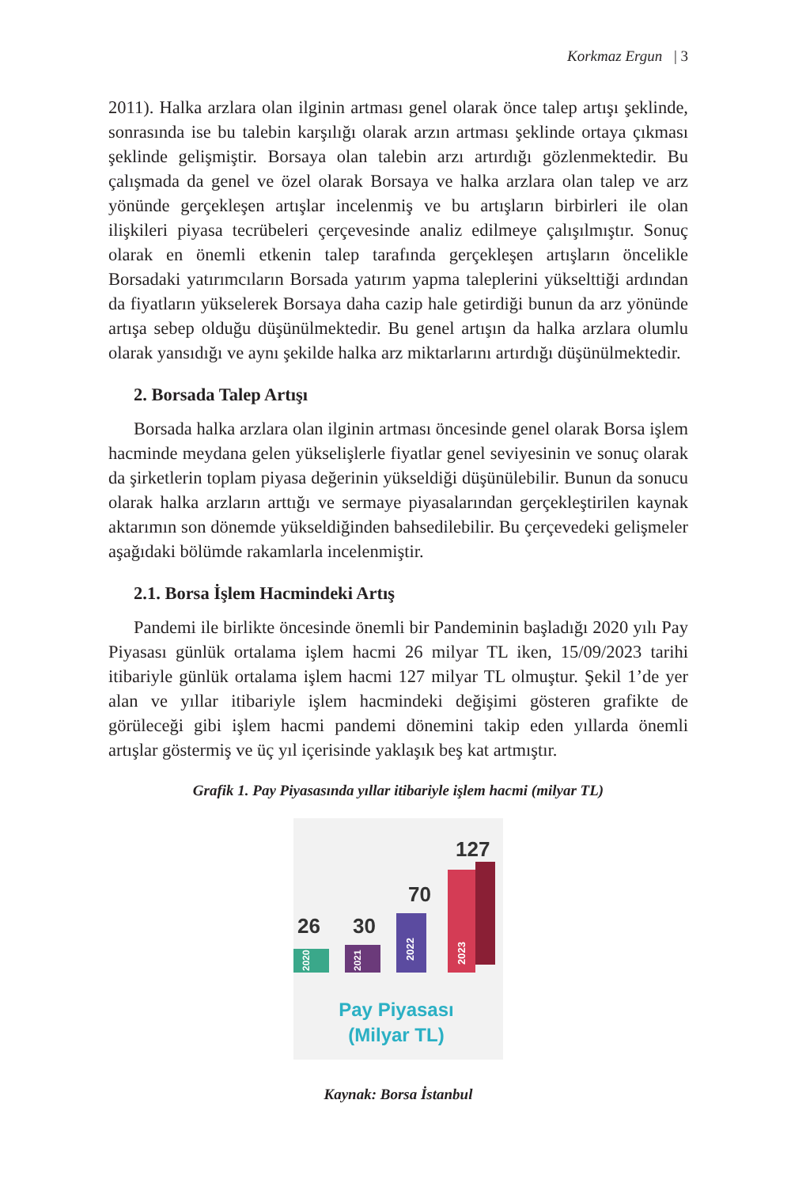Korkmaz Ergun | 3
2011). Halka arzlara olan ilginin artması genel olarak önce talep artışı şeklinde, sonrasında ise bu talebin karşılığı olarak arzın artması şeklinde ortaya çıkması şeklinde gelişmiştir. Borsaya olan talebin arzı artırdığı gözlenmektedir. Bu çalışmada da genel ve özel olarak Borsaya ve halka arzlara olan talep ve arz yönünde gerçekleşen artışlar incelenmiş ve bu artışların birbirleri ile olan ilişkileri piyasa tecrübeleri çerçevesinde analiz edilmeye çalışılmıştır. Sonuç olarak en önemli etkenin talep tarafında gerçekleşen artışların öncelikle Borsadaki yatırımcıların Borsada yatırım yapma taleplerini yükselttiği ardından da fiyatların yükselerek Borsaya daha cazip hale getirdiği bunun da arz yönünde artışa sebep olduğu düşünülmektedir. Bu genel artışın da halka arzlara olumlu olarak yansıdığı ve aynı şekilde halka arz miktarlarını artırdığı düşünülmektedir.
2. Borsada Talep Artışı
Borsada halka arzlara olan ilginin artması öncesinde genel olarak Borsa işlem hacminde meydana gelen yükselişlerle fiyatlar genel seviyesinin ve sonuç olarak da şirketlerin toplam piyasa değerinin yükseldiği düşünülebilir. Bunun da sonucu olarak halka arzların arttığı ve sermaye piyasalarından gerçekleştirilen kaynak aktarımın son dönemde yükseldiğinden bahsedilebilir. Bu çerçevedeki gelişmeler aşağıdaki bölümde rakamlarla incelenmiştir.
2.1. Borsa İşlem Hacmindeki Artış
Pandemi ile birlikte öncesinde önemli bir Pandeminin başladığı 2020 yılı Pay Piyasası günlük ortalama işlem hacmi 26 milyar TL iken, 15/09/2023 tarihi itibariyle günlük ortalama işlem hacmi 127 milyar TL olmuştur. Şekil 1’de yer alan ve yıllar itibariyle işlem hacmindeki değişimi gösteren grafikte de görüleceği gibi işlem hacmi pandemi dönemini takip eden yıllarda önemli artışlar göstermiş ve üç yıl içerisinde yaklaşık beş kat artmıştır.
Grafik 1. Pay Piyasasında yıllar itibariyle işlem hacmi (milyar TL)
26
30
70
127
2020
2021
2022
2023
Pay Piyasası
(Milyar TL)
Kaynak: Borsa İstanbul